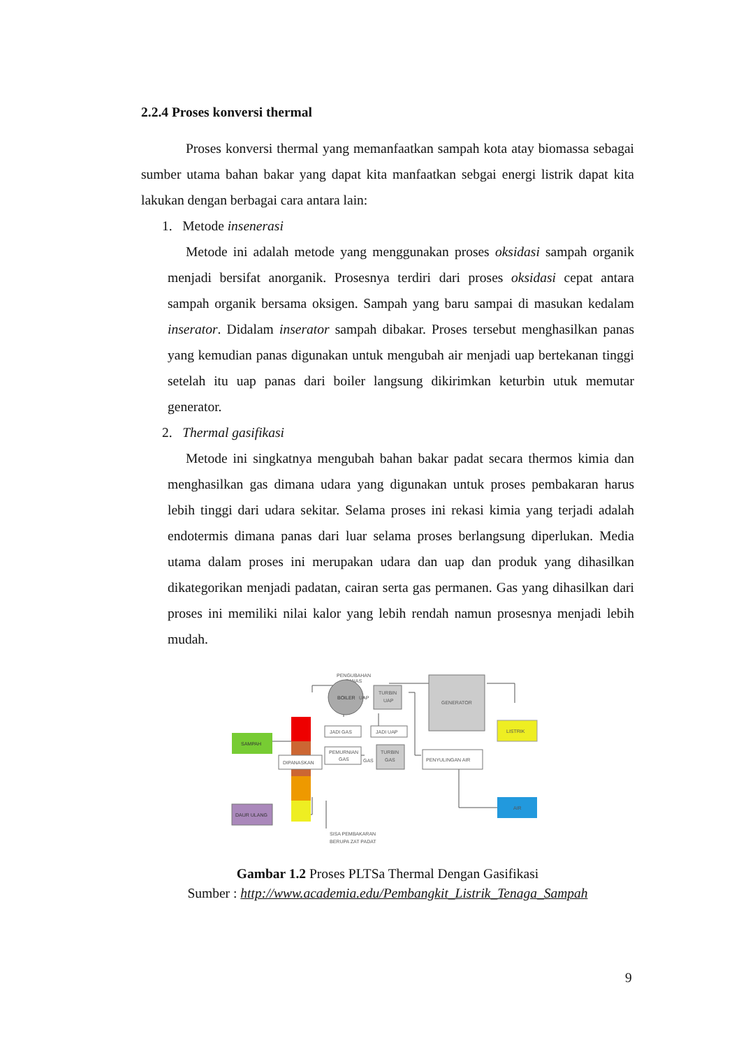2.2.4 Proses konversi thermal
Proses konversi thermal yang memanfaatkan sampah kota atay biomassa sebagai sumber utama bahan bakar yang dapat kita manfaatkan sebgai energi listrik dapat kita lakukan dengan berbagai cara antara lain:
1. Metode insenerasi
Metode ini adalah metode yang menggunakan proses oksidasi sampah organik menjadi bersifat anorganik. Prosesnya terdiri dari proses oksidasi cepat antara sampah organik bersama oksigen. Sampah yang baru sampai di masukan kedalam inserator. Didalam inserator sampah dibakar. Proses tersebut menghasilkan panas yang kemudian panas digunakan untuk mengubah air menjadi uap bertekanan tinggi setelah itu uap panas dari boiler langsung dikirimkan keturbin utuk memutar generator.
2. Thermal gasifikasi
Metode ini singkatnya mengubah bahan bakar padat secara thermos kimia dan menghasilkan gas dimana udara yang digunakan untuk proses pembakaran harus lebih tinggi dari udara sekitar. Selama proses ini rekasi kimia yang terjadi adalah endotermis dimana panas dari luar selama proses berlangsung diperlukan. Media utama dalam proses ini merupakan udara dan uap dan produk yang dihasilkan dikategorikan menjadi padatan, cairan serta gas permanen. Gas yang dihasilkan dari proses ini memiliki nilai kalor yang lebih rendah namun prosesnya menjadi lebih mudah.
PENGUBAHAN
PANAS
SAMPAH
DIPANASKAN
BOILER
UAP
TURBIN
UAP
GENERATOR
LISTRIK
JADI GAS
JADI UAP
PEMURNIAN
GAS
GAS
TURBIN
GAS
PENYULINGAN AIR
DAUR ULANG
AIR
SISA PEMBAKARAN
BERUPA ZAT PADAT
Gambar 1.2 Proses PLTSa Thermal Dengan Gasifikasi
Sumber : http://www.academia.edu/Pembangkit_Listrik_Tenaga_Sampah
9